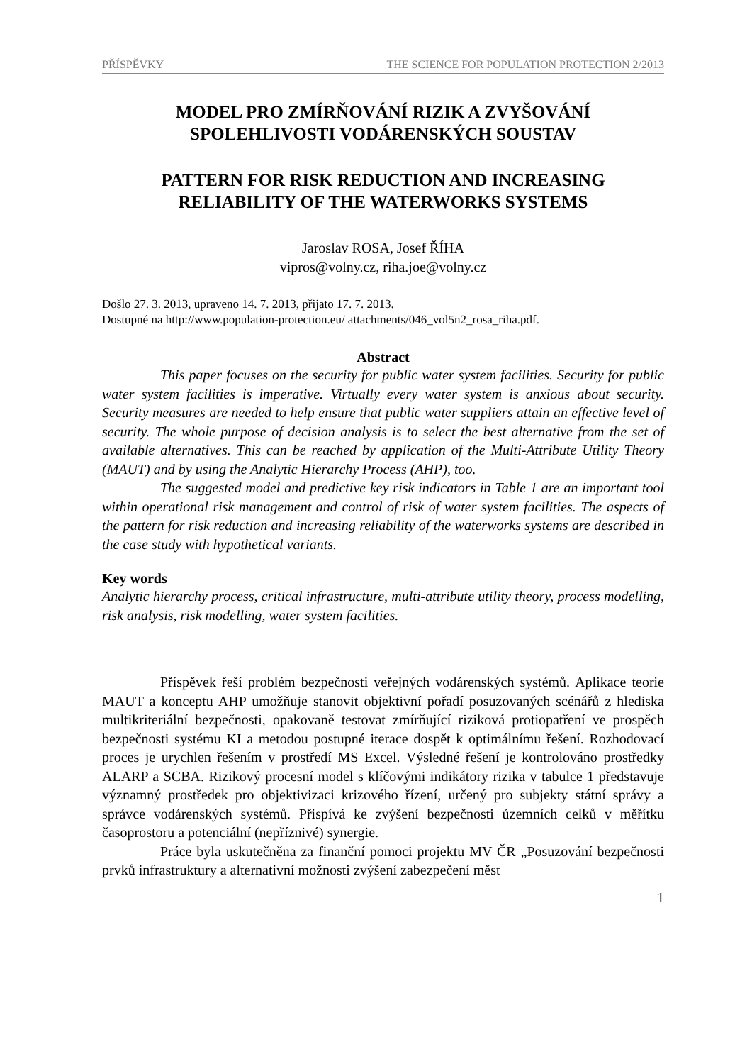PŘÍSPĚVKY THE SCIENCE FOR POPULATION PROTECTION 2/2013
MODEL PRO ZMÍRŇOVÁNÍ RIZIK A ZVYŠOVÁNÍ SPOLEHLIVOSTI VODÁRENSKÝCH SOUSTAV
PATTERN FOR RISK REDUCTION AND INCREASING RELIABILITY OF THE WATERWORKS SYSTEMS
Jaroslav ROSA, Josef ŘÍHA
vipros@volny.cz, riha.joe@volny.cz
Došlo 27. 3. 2013, upraveno 14. 7. 2013, přijato 17. 7. 2013.
Dostupné na http://www.population-protection.eu/ attachments/046_vol5n2_rosa_riha.pdf.
Abstract
This paper focuses on the security for public water system facilities. Security for public water system facilities is imperative. Virtually every water system is anxious about security. Security measures are needed to help ensure that public water suppliers attain an effective level of security. The whole purpose of decision analysis is to select the best alternative from the set of available alternatives. This can be reached by application of the Multi-Attribute Utility Theory (MAUT) and by using the Analytic Hierarchy Process (AHP), too.
The suggested model and predictive key risk indicators in Table 1 are an important tool within operational risk management and control of risk of water system facilities. The aspects of the pattern for risk reduction and increasing reliability of the waterworks systems are described in the case study with hypothetical variants.
Key words
Analytic hierarchy process, critical infrastructure, multi-attribute utility theory, process modelling, risk analysis, risk modelling, water system facilities.
Příspěvek řeší problém bezpečnosti veřejných vodárenských systémů. Aplikace teorie MAUT a konceptu AHP umožňuje stanovit objektivní pořadí posuzovaných scénářů z hlediska multikriteriální bezpečnosti, opakovaně testovat zmírňující riziková protiopatření ve prospěch bezpečnosti systému KI a metodou postupné iterace dospět k optimálnímu řešení. Rozhodovací proces je urychlen řešením v prostředí MS Excel. Výsledné řešení je kontrolováno prostředky ALARP a SCBA. Rizikový procesní model s klíčovými indikátory rizika v tabulce 1 představuje významný prostředek pro objektivizaci krizového řízení, určený pro subjekty státní správy a správce vodárenských systémů. Přispívá ke zvýšení bezpečnosti územních celků v měřítku časoprostoru a potenciální (nepříznivé) synergie.
Práce byla uskutečněna za finanční pomoci projektu MV ČR „Posuzování bezpečnosti prvků infrastruktury a alternativní možnosti zvýšení zabezpečení měst
1